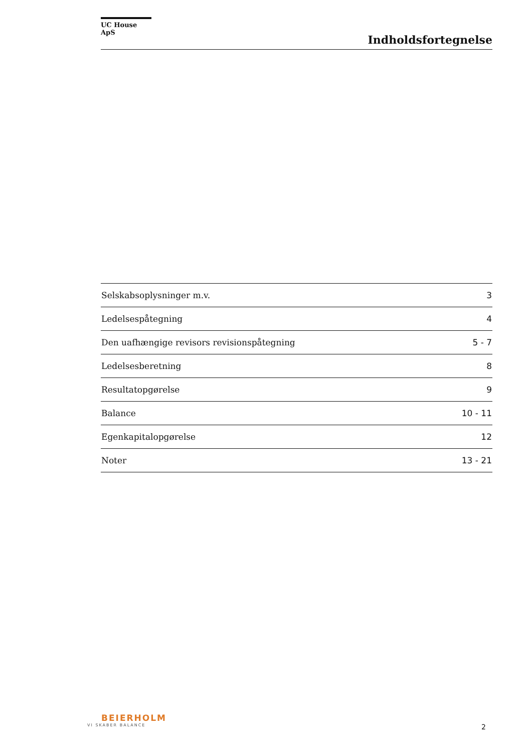UC House ApS
Indholdsfortegnelse
| Selskabsoplysninger m.v. | 3 |
| Ledelsespåtegning | 4 |
| Den uafhængige revisors revisionspåtegning | 5 - 7 |
| Ledelsesberetning | 8 |
| Resultatopgørelse | 9 |
| Balance | 10 - 11 |
| Egenkapitalopgørelse | 12 |
| Noter | 13 - 21 |
BEIERHOLM
VI SKABER BALANCE
2